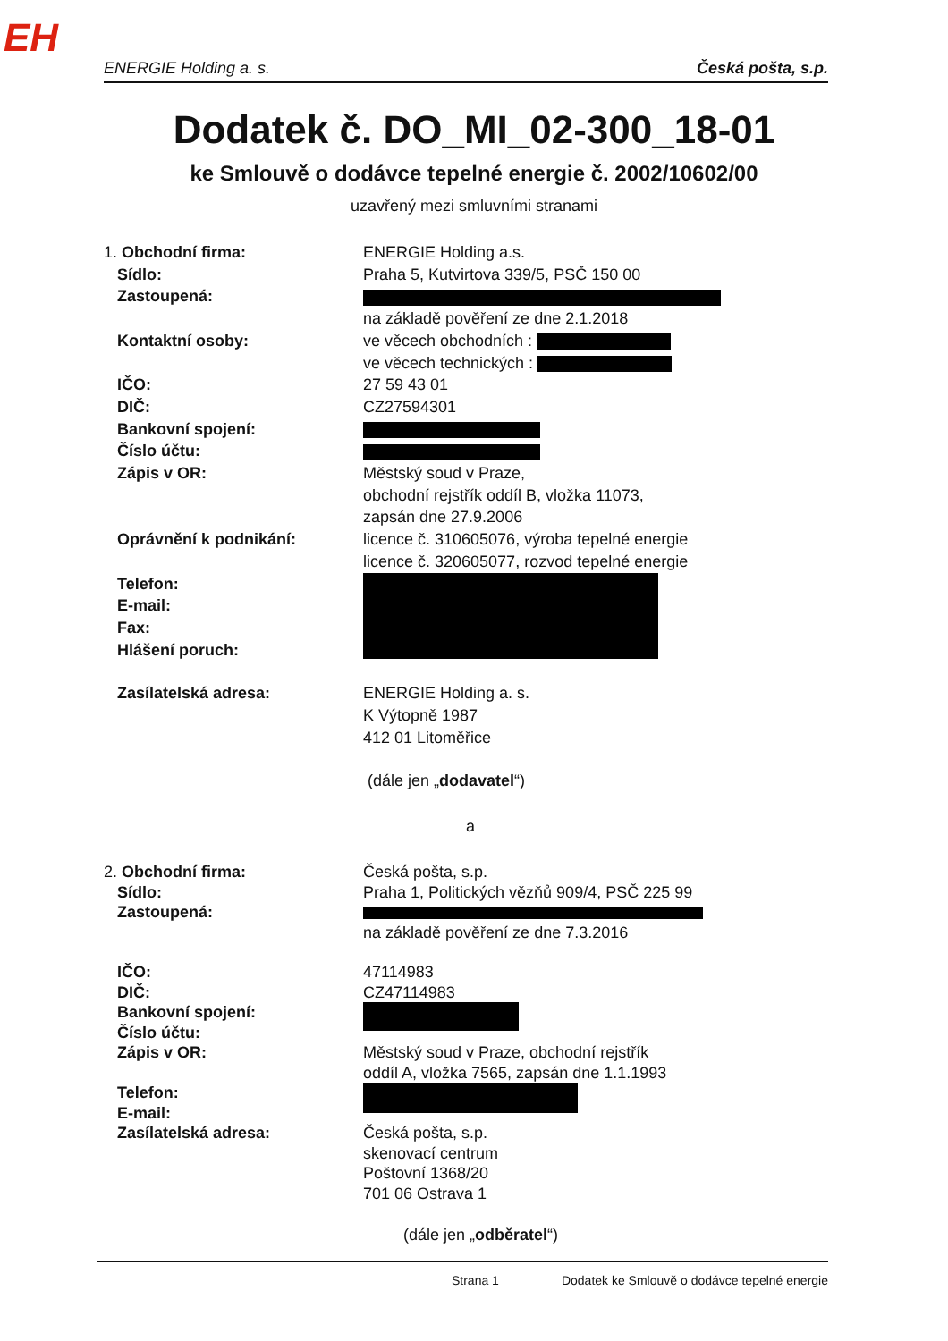EH
ENERGIE Holding a. s. Česká pošta, s.p.
Dodatek č. DO_MI_02-300_18-01
ke Smlouvě o dodávce tepelné energie č. 2002/10602/00
uzavřený mezi smluvními stranami
1. Obchodní firma: ENERGIE Holding a.s.
Sídlo: Praha 5, Kutvirtova 339/5, PSČ 150 00
Zastoupená:
na základě pověření ze dne 2.1.2018
Kontaktní osoby: ve věcech obchodních :
ve věcech technických :
IČO: 27 59 43 01
DIČ: CZ27594301
Bankovní spojení:
Číslo účtu:
Zápis v OR: Městský soud v Praze,
obchodní rejstřík oddíl B, vložka 11073,
zapsán dne 27.9.2006
Oprávnění k podnikání: licence č. 310605076, výroba tepelné energie
licence č. 320605077, rozvod tepelné energie
Telefon:
E-mail:
Fax:
Hlášení poruch:
Zasílatelská adresa: ENERGIE Holding a. s.
K Výtopně 1987
412 01 Litoměřice
(dále jen „dodavatel“)
a
2. Obchodní firma: Česká pošta, s.p.
Sídlo: Praha 1, Politických vězňů 909/4, PSČ 225 99
Zastoupená:
na základě pověření ze dne 7.3.2016
IČO: 47114983
DIČ: CZ47114983
Bankovní spojení:
Číslo účtu:
Zápis v OR: Městský soud v Praze, obchodní rejstřík
oddíl A, vložka 7565, zapsán dne 1.1.1993
Telefon:
E-mail:
Zasílatelská adresa: Česká pošta, s.p.
skenovací centrum
Poštovní 1368/20
701 06 Ostrava 1
(dále jen „odběratel“)
Strana 1 Dodatek ke Smlouvě o dodávce tepelné energie